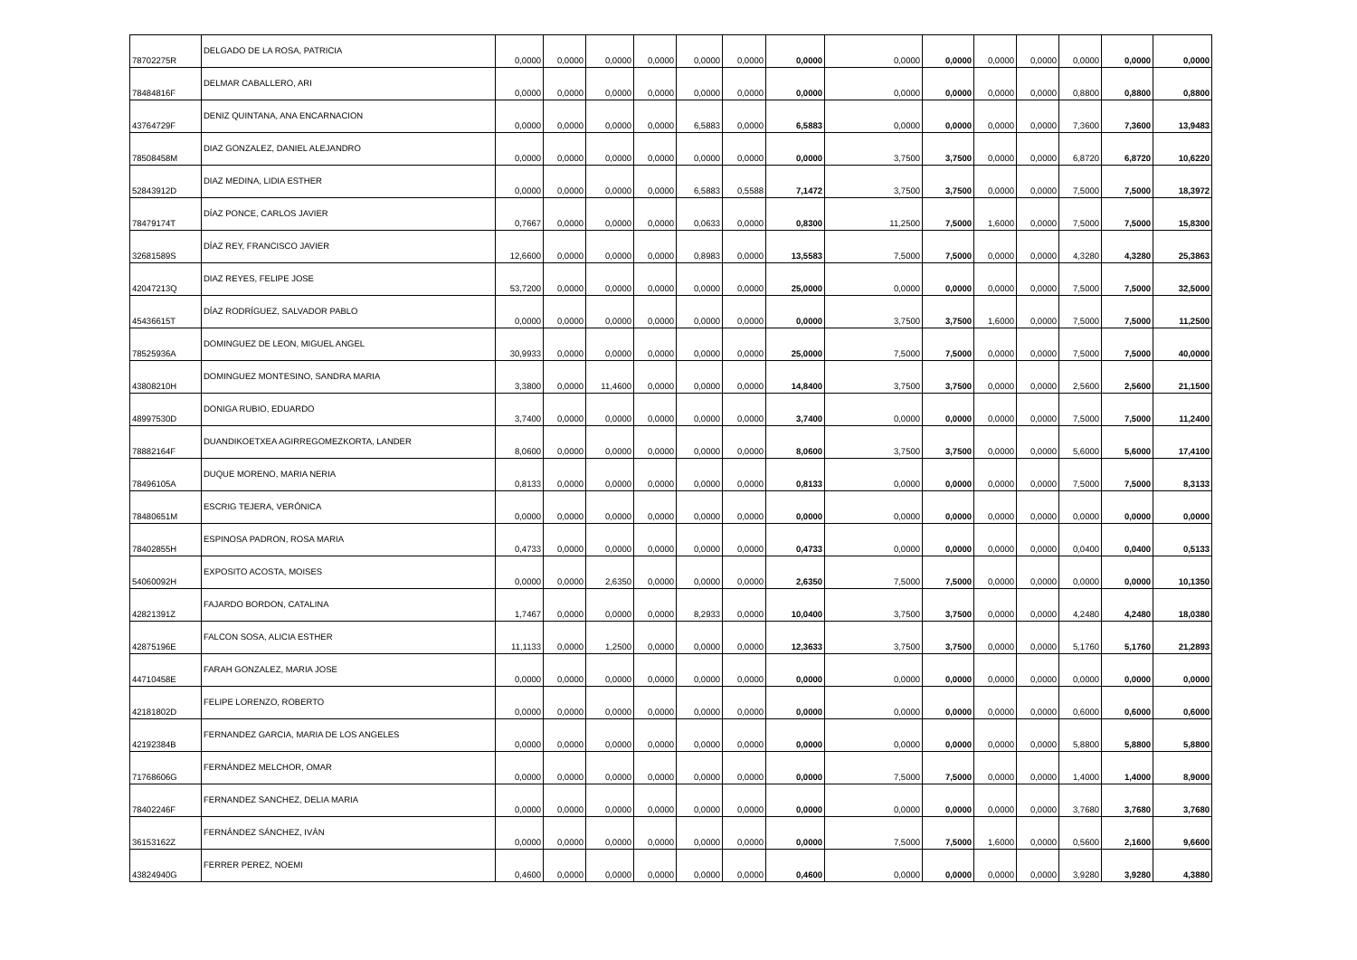| 78702275R | DELGADO DE LA ROSA, PATRICIA | 0,0000 | 0,0000 | 0,0000 | 0,0000 | 0,0000 | 0,0000 | 0,0000 | 0,0000 | 0,0000 | 0,0000 | 0,0000 | 0,0000 | 0,0000 | 0,0000 |
| 78484816F | DELMAR CABALLERO, ARI | 0,0000 | 0,0000 | 0,0000 | 0,0000 | 0,0000 | 0,0000 | 0,0000 | 0,0000 | 0,0000 | 0,0000 | 0,0000 | 0,8800 | 0,8800 | 0,8800 |
| 43764729F | DENIZ QUINTANA, ANA ENCARNACION | 0,0000 | 0,0000 | 0,0000 | 0,0000 | 6,5883 | 0,0000 | 6,5883 | 0,0000 | 0,0000 | 0,0000 | 0,0000 | 7,3600 | 7,3600 | 13,9483 |
| 78508458M | DIAZ GONZALEZ, DANIEL ALEJANDRO | 0,0000 | 0,0000 | 0,0000 | 0,0000 | 0,0000 | 0,0000 | 0,0000 | 3,7500 | 3,7500 | 0,0000 | 0,0000 | 6,8720 | 6,8720 | 10,6220 |
| 52843912D | DIAZ MEDINA, LIDIA ESTHER | 0,0000 | 0,0000 | 0,0000 | 0,0000 | 6,5883 | 0,5588 | 7,1472 | 3,7500 | 3,7500 | 0,0000 | 0,0000 | 7,5000 | 7,5000 | 18,3972 |
| 78479174T | DÍAZ PONCE, CARLOS JAVIER | 0,7667 | 0,0000 | 0,0000 | 0,0000 | 0,0633 | 0,0000 | 0,8300 | 11,2500 | 7,5000 | 1,6000 | 0,0000 | 7,5000 | 7,5000 | 15,8300 |
| 32681589S | DÍAZ REY, FRANCISCO JAVIER | 12,6600 | 0,0000 | 0,0000 | 0,0000 | 0,8983 | 0,0000 | 13,5583 | 7,5000 | 7,5000 | 0,0000 | 0,0000 | 4,3280 | 4,3280 | 25,3863 |
| 42047213Q | DIAZ REYES, FELIPE JOSE | 53,7200 | 0,0000 | 0,0000 | 0,0000 | 0,0000 | 0,0000 | 25,0000 | 0,0000 | 0,0000 | 0,0000 | 0,0000 | 7,5000 | 7,5000 | 32,5000 |
| 45436615T | DÍAZ RODRÍGUEZ, SALVADOR PABLO | 0,0000 | 0,0000 | 0,0000 | 0,0000 | 0,0000 | 0,0000 | 0,0000 | 3,7500 | 3,7500 | 1,6000 | 0,0000 | 7,5000 | 7,5000 | 11,2500 |
| 78525936A | DOMINGUEZ DE LEON, MIGUEL ANGEL | 30,9933 | 0,0000 | 0,0000 | 0,0000 | 0,0000 | 0,0000 | 25,0000 | 7,5000 | 7,5000 | 0,0000 | 0,0000 | 7,5000 | 7,5000 | 40,0000 |
| 43808210H | DOMINGUEZ MONTESINO, SANDRA MARIA | 3,3800 | 0,0000 | 11,4600 | 0,0000 | 0,0000 | 0,0000 | 14,8400 | 3,7500 | 3,7500 | 0,0000 | 0,0000 | 2,5600 | 2,5600 | 21,1500 |
| 48997530D | DONIGA RUBIO, EDUARDO | 3,7400 | 0,0000 | 0,0000 | 0,0000 | 0,0000 | 0,0000 | 3,7400 | 0,0000 | 0,0000 | 0,0000 | 0,0000 | 7,5000 | 7,5000 | 11,2400 |
| 78882164F | DUANDIKOETXEA AGIRREGOMEZKORTA, LANDER | 8,0600 | 0,0000 | 0,0000 | 0,0000 | 0,0000 | 0,0000 | 8,0600 | 3,7500 | 3,7500 | 0,0000 | 0,0000 | 5,6000 | 5,6000 | 17,4100 |
| 78496105A | DUQUE MORENO, MARIA NERIA | 0,8133 | 0,0000 | 0,0000 | 0,0000 | 0,0000 | 0,0000 | 0,8133 | 0,0000 | 0,0000 | 0,0000 | 0,0000 | 7,5000 | 7,5000 | 8,3133 |
| 78480651M | ESCRIG TEJERA, VERÓNICA | 0,0000 | 0,0000 | 0,0000 | 0,0000 | 0,0000 | 0,0000 | 0,0000 | 0,0000 | 0,0000 | 0,0000 | 0,0000 | 0,0000 | 0,0000 | 0,0000 |
| 78402855H | ESPINOSA PADRON, ROSA MARIA | 0,4733 | 0,0000 | 0,0000 | 0,0000 | 0,0000 | 0,0000 | 0,4733 | 0,0000 | 0,0000 | 0,0000 | 0,0000 | 0,0400 | 0,0400 | 0,5133 |
| 54060092H | EXPOSITO ACOSTA, MOISES | 0,0000 | 0,0000 | 2,6350 | 0,0000 | 0,0000 | 0,0000 | 2,6350 | 7,5000 | 7,5000 | 0,0000 | 0,0000 | 0,0000 | 0,0000 | 10,1350 |
| 42821391Z | FAJARDO BORDON, CATALINA | 1,7467 | 0,0000 | 0,0000 | 0,0000 | 8,2933 | 0,0000 | 10,0400 | 3,7500 | 3,7500 | 0,0000 | 0,0000 | 4,2480 | 4,2480 | 18,0380 |
| 42875196E | FALCON SOSA, ALICIA ESTHER | 11,1133 | 0,0000 | 1,2500 | 0,0000 | 0,0000 | 0,0000 | 12,3633 | 3,7500 | 3,7500 | 0,0000 | 0,0000 | 5,1760 | 5,1760 | 21,2893 |
| 44710458E | FARAH GONZALEZ, MARIA JOSE | 0,0000 | 0,0000 | 0,0000 | 0,0000 | 0,0000 | 0,0000 | 0,0000 | 0,0000 | 0,0000 | 0,0000 | 0,0000 | 0,0000 | 0,0000 | 0,0000 |
| 42181802D | FELIPE LORENZO, ROBERTO | 0,0000 | 0,0000 | 0,0000 | 0,0000 | 0,0000 | 0,0000 | 0,0000 | 0,0000 | 0,0000 | 0,0000 | 0,0000 | 0,6000 | 0,6000 | 0,6000 |
| 42192384B | FERNANDEZ GARCIA, MARIA DE LOS ANGELES | 0,0000 | 0,0000 | 0,0000 | 0,0000 | 0,0000 | 0,0000 | 0,0000 | 0,0000 | 0,0000 | 0,0000 | 0,0000 | 5,8800 | 5,8800 | 5,8800 |
| 71768606G | FERNÁNDEZ MELCHOR, OMAR | 0,0000 | 0,0000 | 0,0000 | 0,0000 | 0,0000 | 0,0000 | 0,0000 | 7,5000 | 7,5000 | 0,0000 | 0,0000 | 1,4000 | 1,4000 | 8,9000 |
| 78402246F | FERNANDEZ SANCHEZ, DELIA MARIA | 0,0000 | 0,0000 | 0,0000 | 0,0000 | 0,0000 | 0,0000 | 0,0000 | 0,0000 | 0,0000 | 0,0000 | 0,0000 | 3,7680 | 3,7680 | 3,7680 |
| 36153162Z | FERNÁNDEZ SÁNCHEZ, IVÁN | 0,0000 | 0,0000 | 0,0000 | 0,0000 | 0,0000 | 0,0000 | 0,0000 | 7,5000 | 7,5000 | 1,6000 | 0,0000 | 0,5600 | 2,1600 | 9,6600 |
| 43824940G | FERRER PEREZ, NOEMI | 0,4600 | 0,0000 | 0,0000 | 0,0000 | 0,0000 | 0,0000 | 0,4600 | 0,0000 | 0,0000 | 0,0000 | 0,0000 | 3,9280 | 3,9280 | 4,3880 |